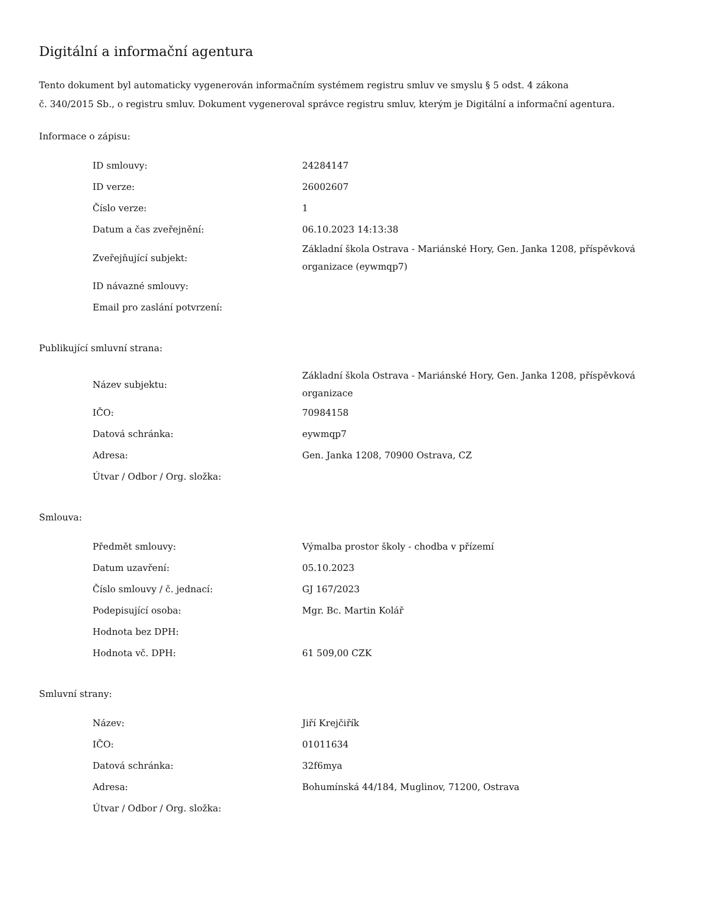Digitální a informační agentura
Tento dokument byl automaticky vygenerován informačním systémem registru smluv ve smyslu § 5 odst. 4 zákona
č. 340/2015 Sb., o registru smluv. Dokument vygeneroval správce registru smluv, kterým je Digitální a informační agentura.
Informace o zápisu:
| ID smlouvy: | 24284147 |
| ID verze: | 26002607 |
| Číslo verze: | 1 |
| Datum a čas zveřejnění: | 06.10.2023 14:13:38 |
| Zveřejňující subjekt: | Základní škola Ostrava - Mariánské Hory, Gen. Janka 1208, příspěvková organizace (eywmqp7) |
| ID návazné smlouvy: | |
| Email pro zaslání potvrzení: | |
Publikující smluvní strana:
| Název subjektu: | Základní škola Ostrava - Mariánské Hory, Gen. Janka 1208, příspěvková organizace |
| IČO: | 70984158 |
| Datová schránka: | eywmqp7 |
| Adresa: | Gen. Janka 1208, 70900 Ostrava, CZ |
| Útvar / Odbor / Org. složka: | |
Smlouva:
| Předmět smlouvy: | Výmalba prostor školy - chodba v přízemí |
| Datum uzavření: | 05.10.2023 |
| Číslo smlouvy / č. jednací: | GJ 167/2023 |
| Podepisující osoba: | Mgr. Bc. Martin Kolář |
| Hodnota bez DPH: | |
| Hodnota vč. DPH: | 61 509,00 CZK |
Smluvní strany:
| Název: | Jiří Krejčiřík |
| IČO: | 01011634 |
| Datová schránka: | 32f6mya |
| Adresa: | Bohumínská 44/184, Muglinov, 71200, Ostrava |
| Útvar / Odbor / Org. složka: | |